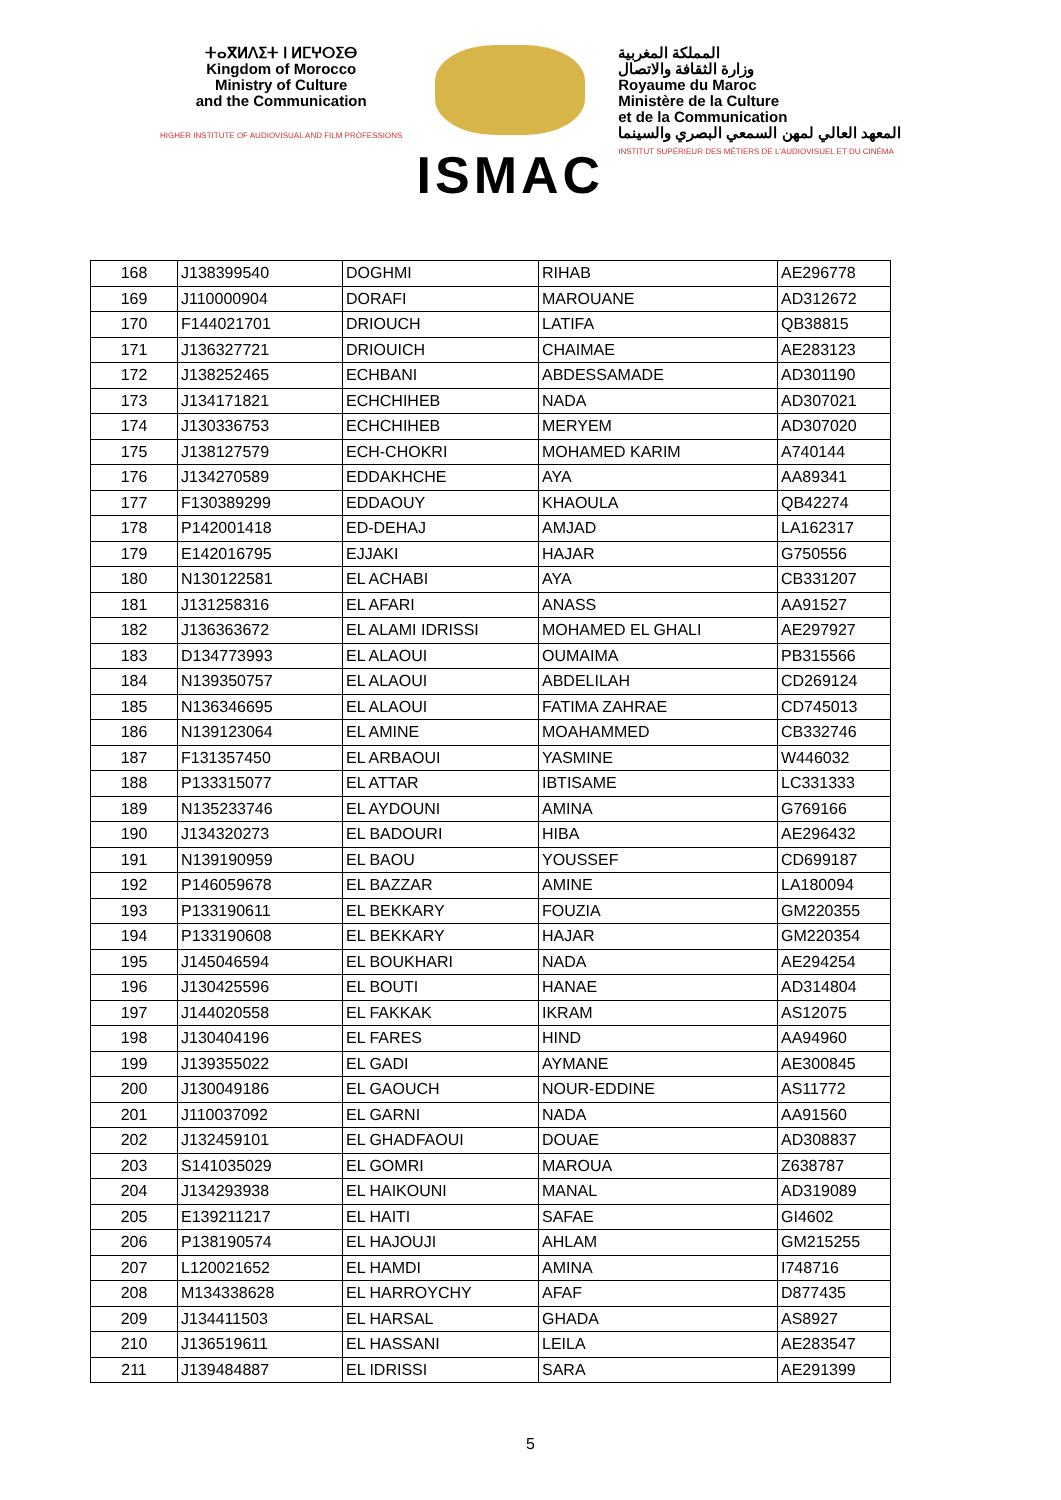ⵜⴰⴳⵍⴷⵉⵜ ⵏ ⵍⵎⵖⵔⵉⴱ
Kingdom of Morocco
Ministry of Culture
and the Communication
HIGHER INSTITUTE OF AUDIOVISUAL AND FILM PROFESSIONS
ISMAC
المملكة المغربية
وزارة الثقافة والاتصال
Royaume du Maroc
Ministère de la Culture
et de la Communication
المعهد العالي لمهن السمعي البصري والسينما
INSTITUT SUPÉRIEUR DES MÉTIERS DE L'AUDIOVISUEL ET DU CINÉMA
| 168 | J138399540 | DOGHMI | RIHAB | AE296778 |
| 169 | J110000904 | DORAFI | MAROUANE | AD312672 |
| 170 | F144021701 | DRIOUCH | LATIFA | QB38815 |
| 171 | J136327721 | DRIOUICH | CHAIMAE | AE283123 |
| 172 | J138252465 | ECHBANI | ABDESSAMADE | AD301190 |
| 173 | J134171821 | ECHCHIHEB | NADA | AD307021 |
| 174 | J130336753 | ECHCHIHEB | MERYEM | AD307020 |
| 175 | J138127579 | ECH-CHOKRI | MOHAMED KARIM | A740144 |
| 176 | J134270589 | EDDAKHCHE | AYA | AA89341 |
| 177 | F130389299 | EDDAOUY | KHAOULA | QB42274 |
| 178 | P142001418 | ED-DEHAJ | AMJAD | LA162317 |
| 179 | E142016795 | EJJAKI | HAJAR | G750556 |
| 180 | N130122581 | EL ACHABI | AYA | CB331207 |
| 181 | J131258316 | EL AFARI | ANASS | AA91527 |
| 182 | J136363672 | EL ALAMI IDRISSI | MOHAMED EL GHALI | AE297927 |
| 183 | D134773993 | EL ALAOUI | OUMAIMA | PB315566 |
| 184 | N139350757 | EL ALAOUI | ABDELILAH | CD269124 |
| 185 | N136346695 | EL ALAOUI | FATIMA ZAHRAE | CD745013 |
| 186 | N139123064 | EL AMINE | MOAHAMMED | CB332746 |
| 187 | F131357450 | EL ARBAOUI | YASMINE | W446032 |
| 188 | P133315077 | EL ATTAR | IBTISAME | LC331333 |
| 189 | N135233746 | EL AYDOUNI | AMINA | G769166 |
| 190 | J134320273 | EL BADOURI | HIBA | AE296432 |
| 191 | N139190959 | EL BAOU | YOUSSEF | CD699187 |
| 192 | P146059678 | EL BAZZAR | AMINE | LA180094 |
| 193 | P133190611 | EL BEKKARY | FOUZIA | GM220355 |
| 194 | P133190608 | EL BEKKARY | HAJAR | GM220354 |
| 195 | J145046594 | EL BOUKHARI | NADA | AE294254 |
| 196 | J130425596 | EL BOUTI | HANAE | AD314804 |
| 197 | J144020558 | EL FAKKAK | IKRAM | AS12075 |
| 198 | J130404196 | EL FARES | HIND | AA94960 |
| 199 | J139355022 | EL GADI | AYMANE | AE300845 |
| 200 | J130049186 | EL GAOUCH | NOUR-EDDINE | AS11772 |
| 201 | J110037092 | EL GARNI | NADA | AA91560 |
| 202 | J132459101 | EL GHADFAOUI | DOUAE | AD308837 |
| 203 | S141035029 | EL GOMRI | MAROUA | Z638787 |
| 204 | J134293938 | EL HAIKOUNI | MANAL | AD319089 |
| 205 | E139211217 | EL HAITI | SAFAE | GI4602 |
| 206 | P138190574 | EL HAJOUJI | AHLAM | GM215255 |
| 207 | L120021652 | EL HAMDI | AMINA | I748716 |
| 208 | M134338628 | EL HARROYCHY | AFAF | D877435 |
| 209 | J134411503 | EL HARSAL | GHADA | AS8927 |
| 210 | J136519611 | EL HASSANI | LEILA | AE283547 |
| 211 | J139484887 | EL IDRISSI | SARA | AE291399 |
5